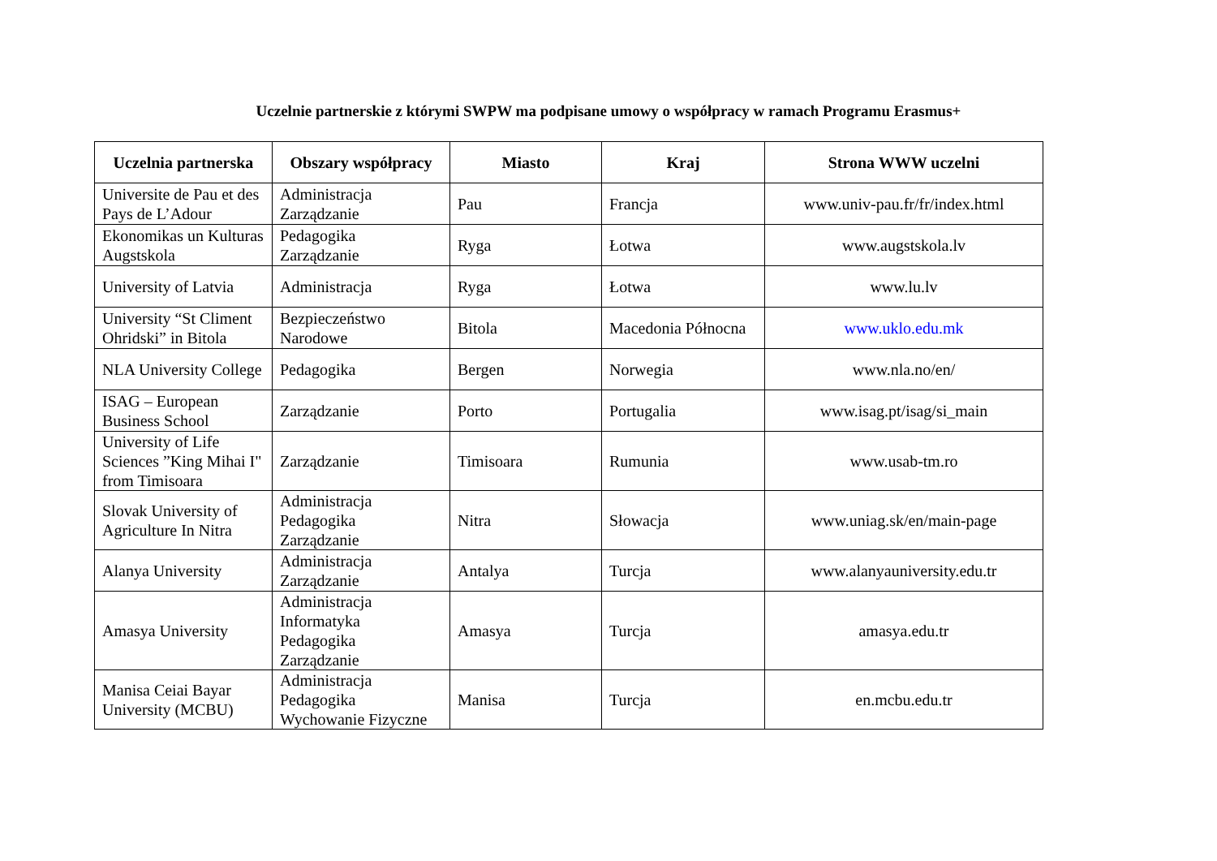Uczelnie partnerskie z którymi SWPW ma podpisane umowy o współpracy w ramach Programu Erasmus+
| Uczelnia partnerska | Obszary współpracy | Miasto | Kraj | Strona WWW uczelni |
| --- | --- | --- | --- | --- |
| Universite de Pau et des Pays de L’Adour | Administracja Zarządzanie | Pau | Francja | www.univ-pau.fr/fr/index.html |
| Ekonomikas un Kulturas Augstskola | Pedagogika Zarządzanie | Ryga | Łotwa | www.augstskola.lv |
| University of Latvia | Administracja | Ryga | Łotwa | www.lu.lv |
| University “St Climent Ohridski” in Bitola | Bezpieczeństwo Narodowe | Bitola | Macedonia Północna | www.uklo.edu.mk |
| NLA University College | Pedagogika | Bergen | Norwegia | www.nla.no/en/ |
| ISAG – European Business School | Zarządzanie | Porto | Portugalia | www.isag.pt/isag/si_main |
| University of Life Sciences ”King Mihai I" from Timisoara | Zarządzanie | Timisoara | Rumunia | www.usab-tm.ro |
| Slovak University of Agriculture In Nitra | Administracja Pedagogika Zarządzanie | Nitra | Słowacja | www.uniag.sk/en/main-page |
| Alanya University | Administracja Zarządzanie | Antalya | Turcja | www.alanyauniversity.edu.tr |
| Amasya University | Administracja Informatyka Pedagogika Zarządzanie | Amasya | Turcja | amasya.edu.tr |
| Manisa Ceiai Bayar University (MCBU) | Administracja Pedagogika Wychowanie Fizyczne | Manisa | Turcja | en.mcbu.edu.tr |